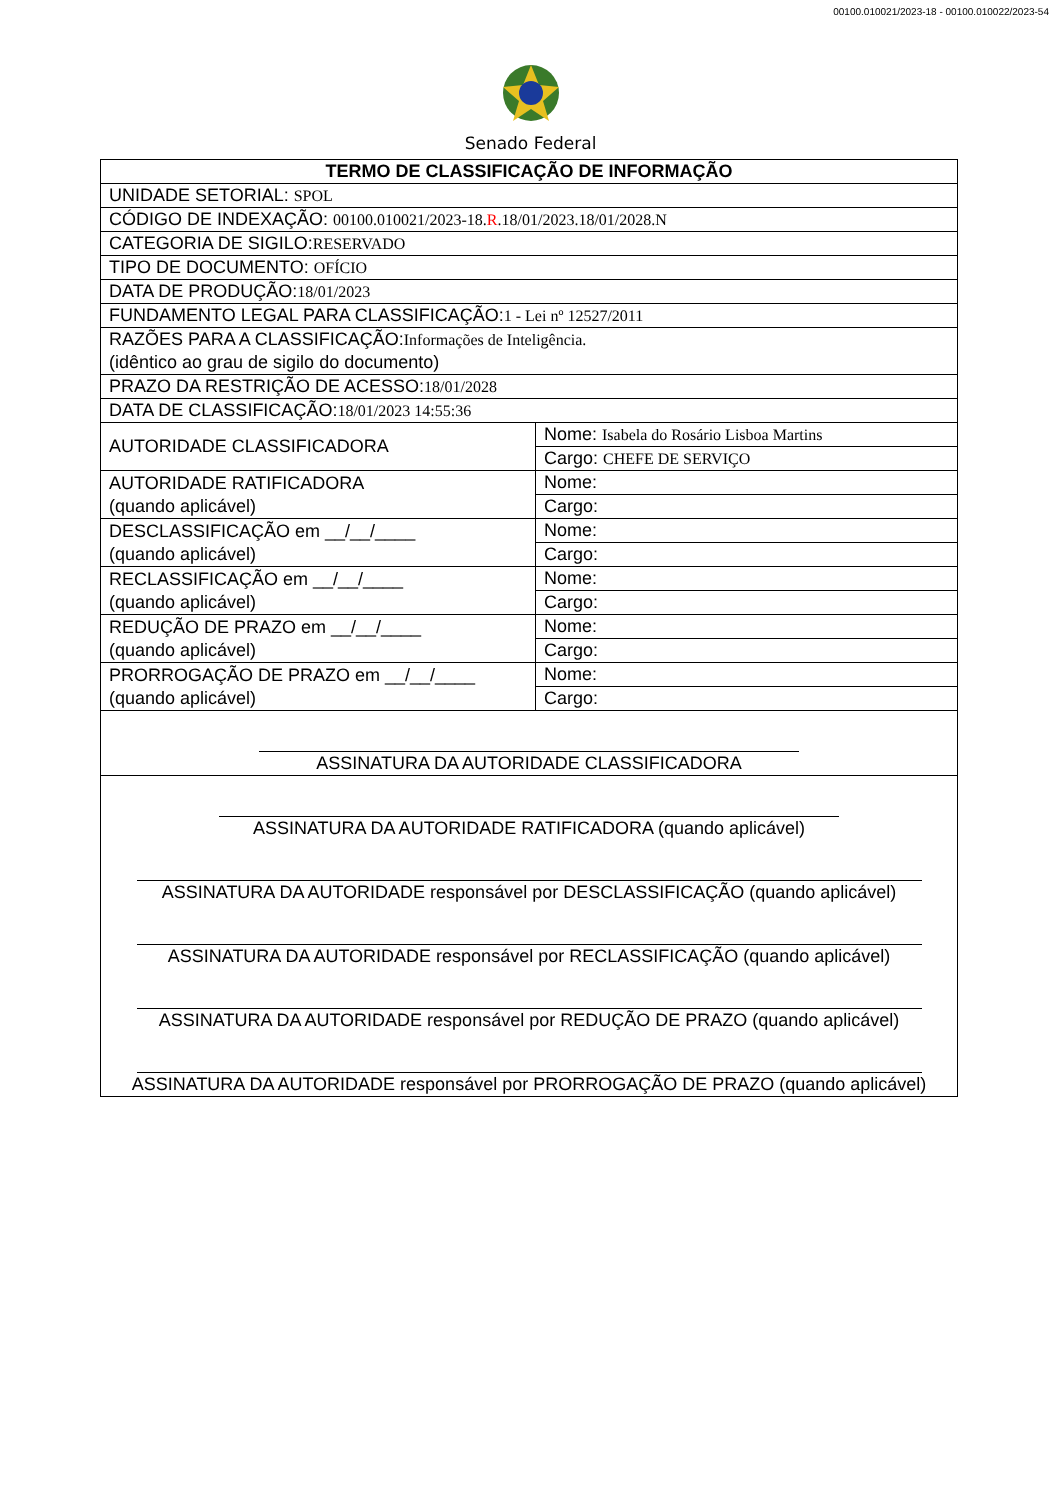00100.010021/2023-18 - 00100.010022/2023-54
Senado Federal
| TERMO DE CLASSIFICAÇÃO DE INFORMAÇÃO | |
| --- | --- |
| UNIDADE SETORIAL: SPOL | |
| CÓDIGO DE INDEXAÇÃO: 00100.010021/2023-18. R .18/01/2023.18/01/2028.N | |
| CATEGORIA DE SIGILO: RESERVADO | |
| TIPO DE DOCUMENTO: OFÍCIO | |
| DATA DE PRODUÇÃO: 18/01/2023 | |
| FUNDAMENTO LEGAL PARA CLASSIFICAÇÃO: 1 - Lei nº 12527/2011 | |
| RAZÕES PARA A CLASSIFICAÇÃO: Informações de Inteligência. (idêntico ao grau de sigilo do documento) | |
| PRAZO DA RESTRIÇÃO DE ACESSO: 18/01/2028 | |
| DATA DE CLASSIFICAÇÃO: 18/01/2023 14:55:36 | |
| AUTORIDADE CLASSIFICADORA | Nome: Isabela do Rosário Lisboa Martins |
| | Cargo: CHEFE DE SERVIÇO |
| AUTORIDADE RATIFICADORA (quando aplicável) | Nome: |
| | Cargo: |
| DESCLASSIFICAÇÃO em __/__/____ (quando aplicável) | Nome: |
| | Cargo: |
| RECLASSIFICAÇÃO em __/__/____ (quando aplicável) | Nome: |
| | Cargo: |
| REDUÇÃO DE PRAZO em __/__/____ (quando aplicável) | Nome: |
| | Cargo: |
| PRORROGAÇÃO DE PRAZO em __/__/____ (quando aplicável) | Nome: |
| | Cargo: |
| ASSINATURA DA AUTORIDADE CLASSIFICADORA | |
| ASSINATURA DA AUTORIDADE RATIFICADORA (quando aplicável) ASSINATURA DA AUTORIDADE responsável por DESCLASSIFICAÇÃO (quando aplicável) ASSINATURA DA AUTORIDADE responsável por RECLASSIFICAÇÃO (quando aplicável) ASSINATURA DA AUTORIDADE responsável por REDUÇÃO DE PRAZO (quando aplicável) ASSINATURA DA AUTORIDADE responsável por PRORROGAÇÃO DE PRAZO (quando aplicável) | |